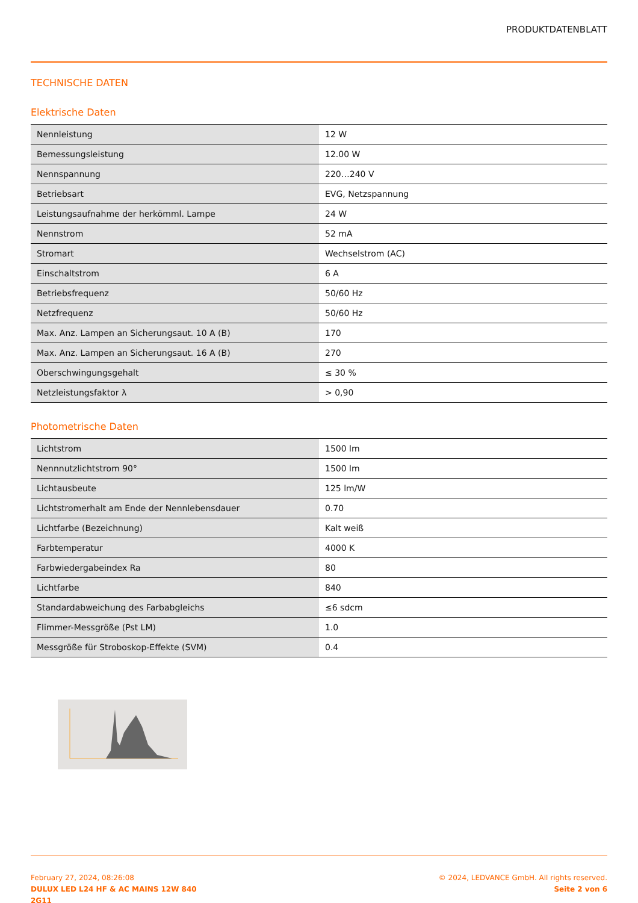PRODUKTDATENBLATT
TECHNISCHE DATEN
Elektrische Daten
| Nennleistung | 12 W |
| Bemessungsleistung | 12.00 W |
| Nennspannung | 220…240 V |
| Betriebsart | EVG, Netzspannung |
| Leistungsaufnahme der herkömml. Lampe | 24 W |
| Nennstrom | 52 mA |
| Stromart | Wechselstrom (AC) |
| Einschaltstrom | 6 A |
| Betriebsfrequenz | 50/60 Hz |
| Netzfrequenz | 50/60 Hz |
| Max. Anz. Lampen an Sicherungsaut. 10 A (B) | 170 |
| Max. Anz. Lampen an Sicherungsaut. 16 A (B) | 270 |
| Oberschwingungsgehalt | ≤ 30 % |
| Netzleistungsfaktor λ | > 0,90 |
Photometrische Daten
| Lichtstrom | 1500 lm |
| Nennnutzlichtstrom 90° | 1500 lm |
| Lichtausbeute | 125 lm/W |
| Lichtstromerhalt am Ende der Nennlebensdauer | 0.70 |
| Lichtfarbe (Bezeichnung) | Kalt weiß |
| Farbtemperatur | 4000 K |
| Farbwiedergabeindex Ra | 80 |
| Lichtfarbe | 840 |
| Standardabweichung des Farbabgleichs | ≤6 sdcm |
| Flimmer-Messgröße (Pst LM) | 1.0 |
| Messgröße für Stroboskop-Effekte (SVM) | 0.4 |
February 27, 2024, 08:26:08
DULUX LED L24 HF & AC MAINS 12W 840
2G11
© 2024, LEDVANCE GmbH. All rights reserved.
Seite 2 von 6